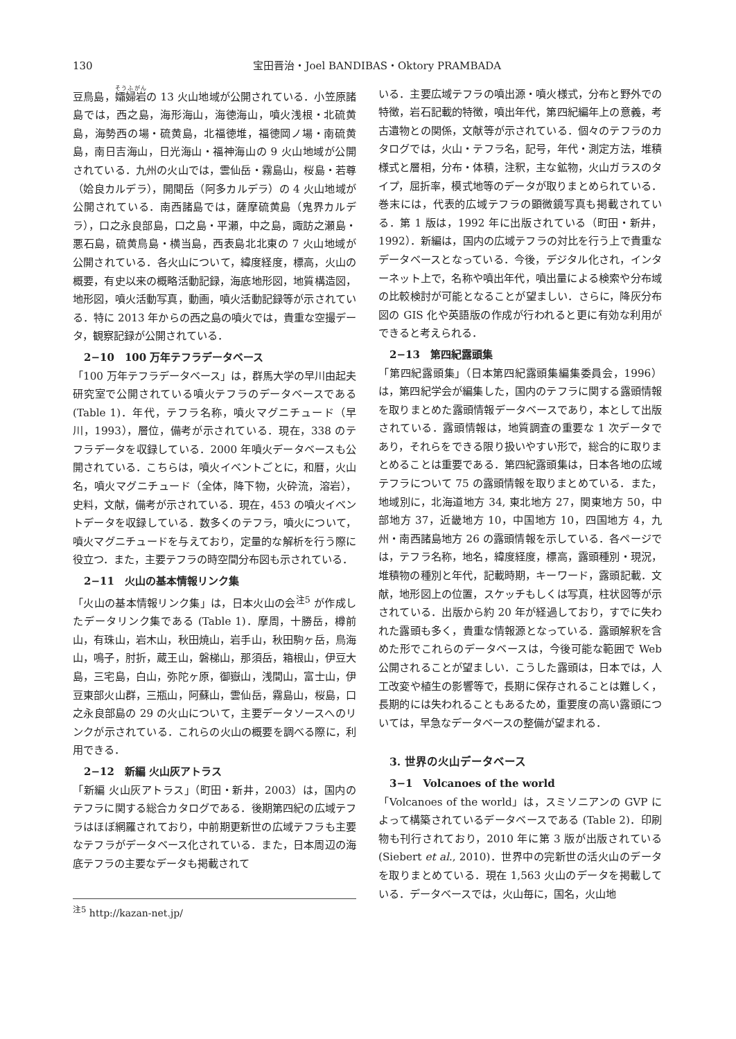130 宝田晋治・Joel BANDIBAS・Oktory PRAMBADA
豆鳥島，孀婦岩の 13 火山地域が公開されている．小笠原諸島では，西之島，海形海山，海徳海山，噴火浅根・北硫黄島，海勢西の場・硫黄島，北福徳堆，福徳岡ノ場・南硫黄島，南日吉海山，日光海山・福神海山の 9 火山地域が公開されている．九州の火山では，雲仙岳・霧島山，桜島・若尊（姶良カルデラ），開聞岳（阿多カルデラ）の 4 火山地域が公開されている．南西諸島では，薩摩硫黄島（鬼界カルデラ），口之永良部島，口之島・平瀬，中之島，諏訪之瀬島・悪石島，硫黄鳥島・横当島，西表島北北東の 7 火山地域が公開されている．各火山について，緯度経度，標高，火山の概要，有史以来の概略活動記録，海底地形図，地質構造図，地形図，噴火活動写真，動画，噴火活動記録等が示されている．特に 2013 年からの西之島の噴火では，貴重な空撮データ，観察記録が公開されている．
2−10　100 万年テフラデータベース
「100 万年テフラデータベース」は，群馬大学の早川由起夫研究室で公開されている噴火テフラのデータベースである (Table 1)．年代，テフラ名称，噴火マグニチュード（早川，1993），層位，備考が示されている．現在，338 のテフラデータを収録している．2000 年噴火データベースも公開されている．こちらは，噴火イベントごとに，和暦，火山名，噴火マグニチュード（全体，降下物，火砕流，溶岩），史料，文献，備考が示されている．現在，453 の噴火イベントデータを収録している．数多くのテフラ，噴火について，噴火マグニチュードを与えており，定量的な解析を行う際に役立つ．また，主要テフラの時空間分布図も示されている．
2−11　火山の基本情報リンク集
「火山の基本情報リンク集」は，日本火山の会<sup>注5</sup> が作成したデータリンク集である (Table 1)．摩周，十勝岳，樽前山，有珠山，岩木山，秋田焼山，岩手山，秋田駒ヶ岳，鳥海山，鳴子，肘折，蔵王山，磐梯山，那須岳，箱根山，伊豆大島，三宅島，白山，弥陀ヶ原，御嶽山，浅間山，富士山，伊豆東部火山群，三瓶山，阿蘇山，雲仙岳，霧島山，桜島，口之永良部島の 29 の火山について，主要データソースへのリンクが示されている．これらの火山の概要を調べる際に，利用できる．
2−12　新編 火山灰アトラス
「新編 火山灰アトラス」（町田・新井，2003）は，国内のテフラに関する総合カタログである．後期第四紀の広域テフラはほぼ網羅されており，中前期更新世の広域テフラも主要なテフラがデータベース化されている．また，日本周辺の海底テフラの主要なデータも掲載されて
<sup>注5</sup> http://kazan-net.jp/
いる．主要広域テフラの噴出源・噴火様式，分布と野外での特徴，岩石記載的特徴，噴出年代，第四紀編年上の意義，考古遺物との関係，文献等が示されている．個々のテフラのカタログでは，火山・テフラ名，記号，年代・測定方法，堆積様式と層相，分布・体積，注釈，主な鉱物，火山ガラスのタイプ，屈折率，模式地等のデータが取りまとめられている．巻末には，代表的広域テフラの顕微鏡写真も掲載されている．第 1 版は，1992 年に出版されている（町田・新井，1992）．新編は，国内の広域テフラの対比を行う上で貴重なデータベースとなっている．今後，デジタル化され，インターネット上で，名称や噴出年代，噴出量による検索や分布域の比較検討が可能となることが望ましい．さらに，降灰分布図の GIS 化や英語版の作成が行われると更に有効な利用ができると考えられる．
2−13　第四紀露頭集
「第四紀露頭集」（日本第四紀露頭集編集委員会，1996）は，第四紀学会が編集した，国内のテフラに関する露頭情報を取りまとめた露頭情報データベースであり，本として出版されている．露頭情報は，地質調査の重要な 1 次データであり，それらをできる限り扱いやすい形で，総合的に取りまとめることは重要である．第四紀露頭集は，日本各地の広域テフラについて 75 の露頭情報を取りまとめている．また，地域別に，北海道地方 34, 東北地方 27，関東地方 50，中部地方 37，近畿地方 10，中国地方 10，四国地方 4，九州・南西諸島地方 26 の露頭情報を示している．各ページでは，テフラ名称，地名，緯度経度，標高，露頭種別・現況，堆積物の種別と年代，記載時期，キーワード，露頭記載．文献，地形図上の位置，スケッチもしくは写真，柱状図等が示されている．出版から約 20 年が経過しており，すでに失われた露頭も多く，貴重な情報源となっている．露頭解釈を含めた形でこれらのデータベースは，今後可能な範囲で Web 公開されることが望ましい．こうした露頭は，日本では，人工改変や植生の影響等で，長期に保存されることは難しく，長期的には失われることもあるため，重要度の高い露頭については，早急なデータベースの整備が望まれる．
3. 世界の火山データベース
3−1　Volcanoes of the world
「Volcanoes of the world」は，スミソニアンの GVP によって構築されているデータベースである (Table 2)．印刷物も刊行されており，2010 年に第 3 版が出版されている (Siebert et al., 2010)．世界中の完新世の活火山のデータを取りまとめている．現在 1,563 火山のデータを掲載している．データベースでは，火山毎に，国名，火山地